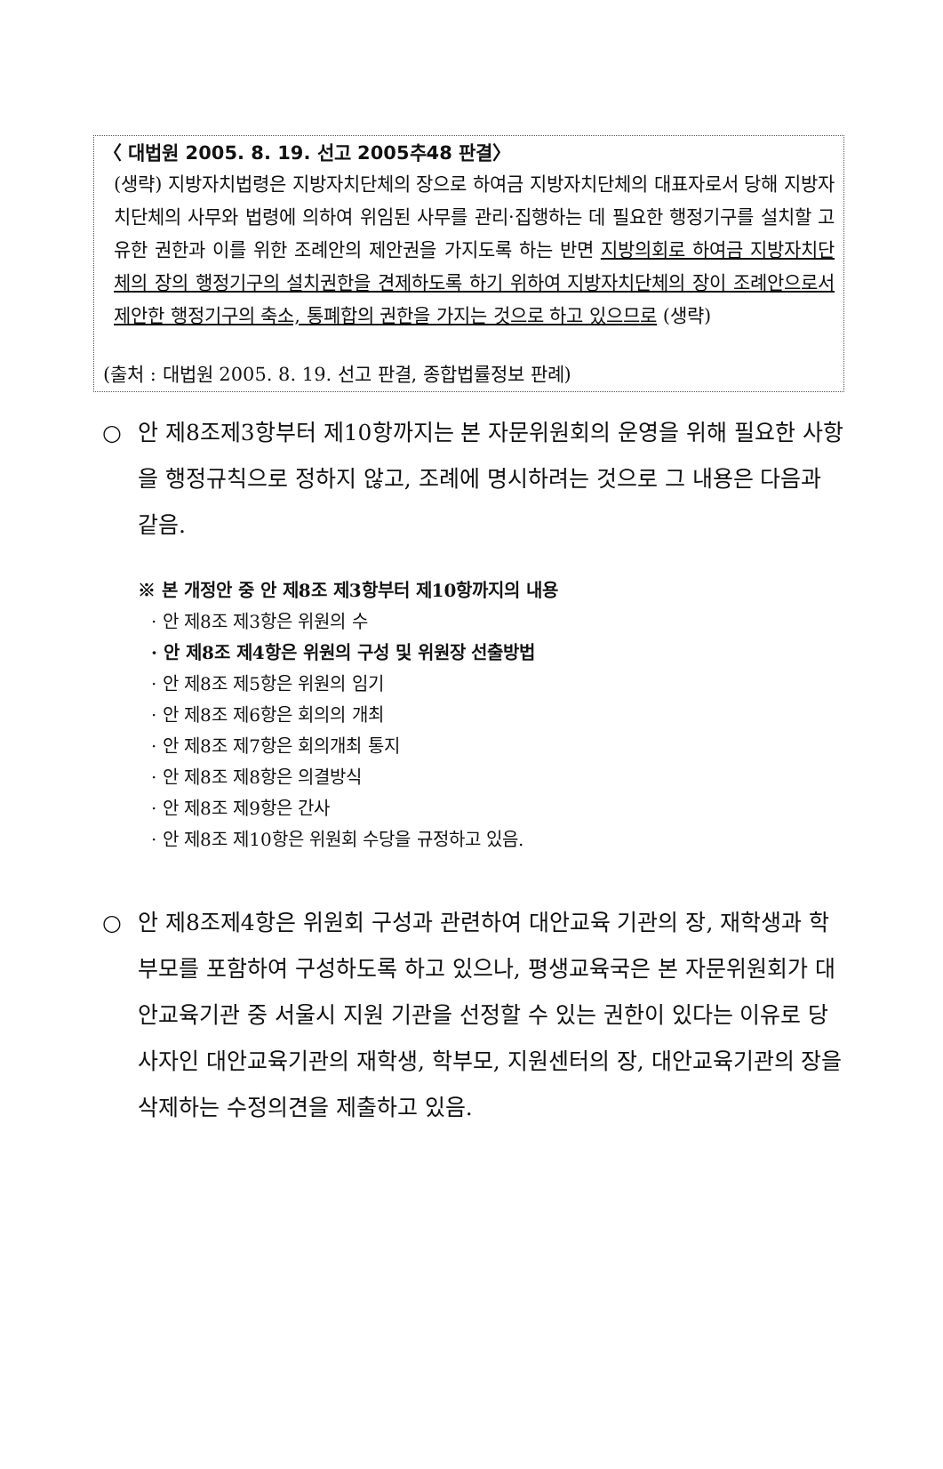〈 대법원 2005. 8. 19. 선고 2005추48 판결〉
(생략) 지방자치법령은 지방자치단체의 장으로 하여금 지방자치단체의 대표자로서 당해 지방자치단체의 사무와 법령에 의하여 위임된 사무를 관리·집행하는 데 필요한 행정기구를 설치할 고유한 권한과 이를 위한 조례안의 제안권을 가지도록 하는 반면 지방의회로 하여금 지방자치단체의 장의 행정기구의 설치권한을 견제하도록 하기 위하여 지방자치단체의 장이 조례안으로서 제안한 행정기구의 축소, 통폐합의 권한을 가지는 것으로 하고 있으므로 (생략)
(출처 : 대법원 2005. 8. 19. 선고 판결, 종합법률정보 판례)
○ 안 제8조제3항부터 제10항까지는 본 자문위원회의 운영을 위해 필요한 사항을 행정규칙으로 정하지 않고, 조례에 명시하려는 것으로 그 내용은 다음과 같음.
※ 본 개정안 중 안 제8조 제3항부터 제10항까지의 내용
· 안 제8조 제3항은 위원의 수
· 안 제8조 제4항은 위원의 구성 및 위원장 선출방법
· 안 제8조 제5항은 위원의 임기
· 안 제8조 제6항은 회의의 개최
· 안 제8조 제7항은 회의개최 통지
· 안 제8조 제8항은 의결방식
· 안 제8조 제9항은 간사
· 안 제8조 제10항은 위원회 수당을 규정하고 있음.
○ 안 제8조제4항은 위원회 구성과 관련하여 대안교육 기관의 장, 재학생과 학부모를 포함하여 구성하도록 하고 있으나, 평생교육국은 본 자문위원회가 대안교육기관 중 서울시 지원 기관을 선정할 수 있는 권한이 있다는 이유로 당사자인 대안교육기관의 재학생, 학부모, 지원센터의 장, 대안교육기관의 장을 삭제하는 수정의견을 제출하고 있음.